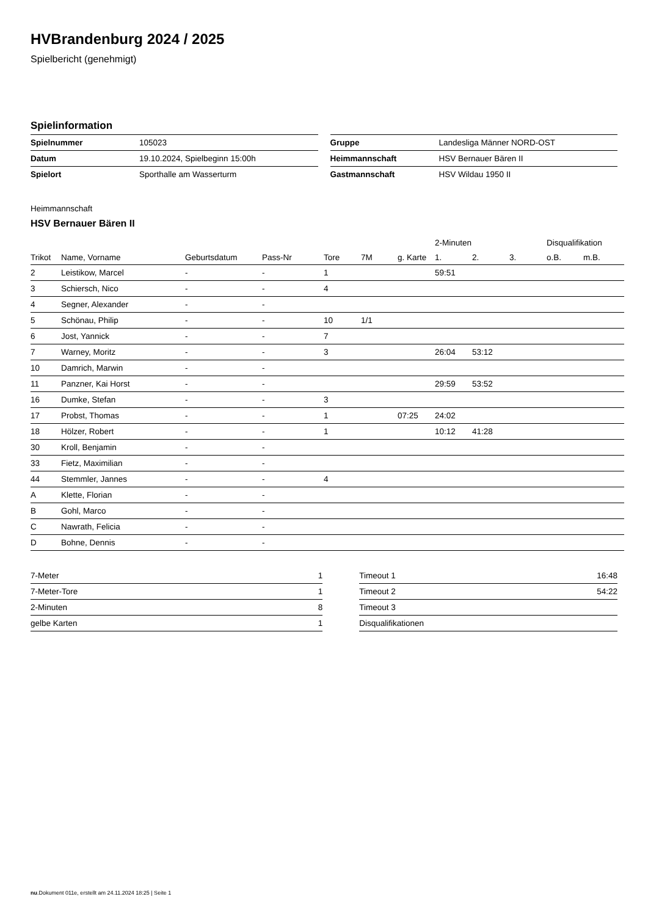HVBrandenburg 2024 / 2025
Spielbericht (genehmigt)
Spielinformation
| Spielnummer | 105023 |
| Datum | 19.10.2024, Spielbeginn 15:00h |
| Spielort | Sporthalle am Wasserturm |
| Gruppe | Landesliga Männer NORD-OST |
| Heimmannschaft | HSV Bernauer Bären II |
| Gastmannschaft | HSV Wildau 1950 II |
Heimmannschaft
HSV Bernauer Bären II
| | | | | | | | 2-Minuten | | | Disqualifikation | |
| --- | --- | --- | --- | --- | --- | --- | --- | --- | --- | --- | --- |
| Trikot | Name, Vorname | Geburtsdatum | Pass-Nr | Tore | 7M | g. Karte | 1. | 2. | 3. | o.B. | m.B. |
| 2 | Leistikow, Marcel | - | - | 1 | | | 59:51 | | | | |
| 3 | Schiersch, Nico | - | - | 4 | | | | | | | |
| 4 | Segner, Alexander | - | - | | | | | | | | |
| 5 | Schönau, Philip | - | - | 10 | 1/1 | | | | | | |
| 6 | Jost, Yannick | - | - | 7 | | | | | | | |
| 7 | Warney, Moritz | - | - | 3 | | | 26:04 | 53:12 | | | |
| 10 | Damrich, Marwin | - | - | | | | | | | | |
| 11 | Panzner, Kai Horst | - | - | | | | 29:59 | 53:52 | | | |
| 16 | Dumke, Stefan | - | - | 3 | | | | | | | |
| 17 | Probst, Thomas | - | - | 1 | | 07:25 | 24:02 | | | | |
| 18 | Hölzer, Robert | - | - | 1 | | | 10:12 | 41:28 | | | |
| 30 | Kroll, Benjamin | - | - | | | | | | | | |
| 33 | Fietz, Maximilian | - | - | | | | | | | | |
| 44 | Stemmler, Jannes | - | - | 4 | | | | | | | |
| A | Klette, Florian | - | - | | | | | | | | |
| B | Gohl, Marco | - | - | | | | | | | | |
| C | Nawrath, Felicia | - | - | | | | | | | | |
| D | Bohne, Dennis | - | - | | | | | | | | |
| 7-Meter | 1 |
| 7-Meter-Tore | 1 |
| 2-Minuten | 8 |
| gelbe Karten | 1 |
| Timeout 1 | 16:48 |
| Timeout 2 | 54:22 |
| Timeout 3 | |
| Disqualifikationen | |
nu.Dokument 011e, erstellt am 24.11.2024 18:25 | Seite 1